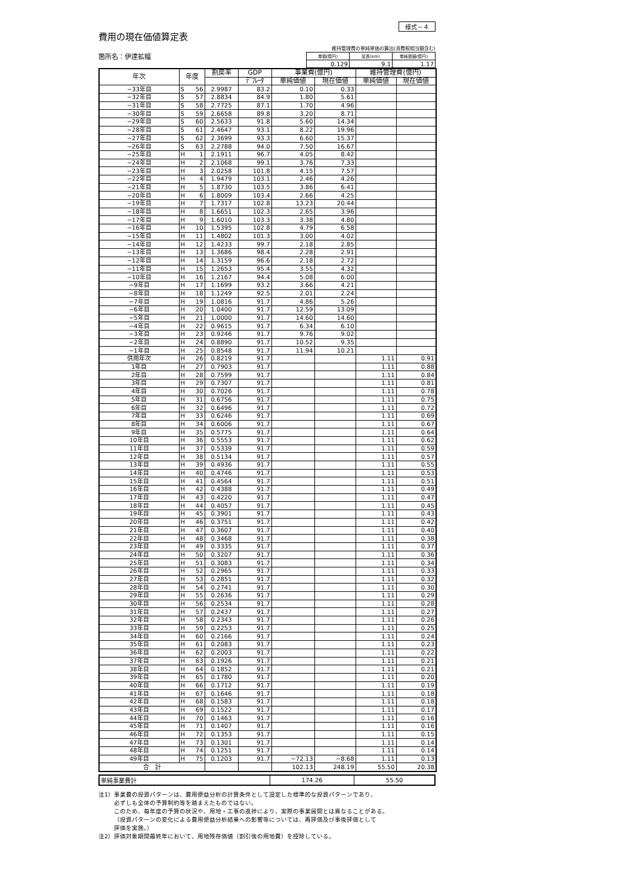様式－４
費用の現在価値算定表
維持管理費の単純単価の算出(消費税相当額含む)
箇所名：伊達拡幅
| 単価(億円) | 延長(km) | 単純価値(億円) |
| 0.129 | 9.1 | 1.17 |
| 年次 | 年度 | | 割戻率 | GDP | 事業費(億円) | | 維持管理費(億円) | |
| --- | --- | --- | --- | --- | --- | --- | --- | --- |
| | | | | ﾃﾞﾌﾚｰﾀ | 単純価値 | 現在価値 | 単純価値 | 現在価値 |
| −33年目 | S | 56 | 2.9987 | 83.2 | 0.10 | 0.33 | | |
| −32年目 | S | 57 | 2.8834 | 84.9 | 1.80 | 5.61 | | |
| −31年目 | S | 58 | 2.7725 | 87.1 | 1.70 | 4.96 | | |
| −30年目 | S | 59 | 2.6658 | 89.8 | 3.20 | 8.71 | | |
| −29年目 | S | 60 | 2.5633 | 91.8 | 5.60 | 14.34 | | |
| −28年目 | S | 61 | 2.4647 | 93.1 | 8.22 | 19.96 | | |
| −27年目 | S | 62 | 2.3699 | 93.3 | 6.60 | 15.37 | | |
| −26年目 | S | 63 | 2.2788 | 94.0 | 7.50 | 16.67 | | |
| −25年目 | H | 1 | 2.1911 | 96.7 | 4.05 | 8.42 | | |
| −24年目 | H | 2 | 2.1068 | 99.1 | 3.76 | 7.33 | | |
| −23年目 | H | 3 | 2.0258 | 101.8 | 4.15 | 7.57 | | |
| −22年目 | H | 4 | 1.9479 | 103.1 | 2.46 | 4.26 | | |
| −21年目 | H | 5 | 1.8730 | 103.5 | 3.86 | 6.41 | | |
| −20年目 | H | 6 | 1.8009 | 103.4 | 2.66 | 4.25 | | |
| −19年目 | H | 7 | 1.7317 | 102.8 | 13.23 | 20.44 | | |
| −18年目 | H | 8 | 1.6651 | 102.3 | 2.65 | 3.96 | | |
| −17年目 | H | 9 | 1.6010 | 103.3 | 3.38 | 4.80 | | |
| −16年目 | H | 10 | 1.5395 | 102.8 | 4.79 | 6.58 | | |
| −15年目 | H | 11 | 1.4802 | 101.3 | 3.00 | 4.02 | | |
| −14年目 | H | 12 | 1.4233 | 99.7 | 2.18 | 2.85 | | |
| −13年目 | H | 13 | 1.3686 | 98.4 | 2.28 | 2.91 | | |
| −12年目 | H | 14 | 1.3159 | 96.6 | 2.18 | 2.72 | | |
| −11年目 | H | 15 | 1.2653 | 95.4 | 3.55 | 4.32 | | |
| −10年目 | H | 16 | 1.2167 | 94.4 | 5.08 | 6.00 | | |
| −9年目 | H | 17 | 1.1699 | 93.2 | 3.66 | 4.21 | | |
| −8年目 | H | 18 | 1.1249 | 92.5 | 2.01 | 2.24 | | |
| −7年目 | H | 19 | 1.0816 | 91.7 | 4.86 | 5.26 | | |
| −6年目 | H | 20 | 1.0400 | 91.7 | 12.59 | 13.09 | | |
| −5年目 | H | 21 | 1.0000 | 91.7 | 14.60 | 14.60 | | |
| −4年目 | H | 22 | 0.9615 | 91.7 | 6.34 | 6.10 | | |
| −3年目 | H | 23 | 0.9246 | 91.7 | 9.76 | 9.02 | | |
| −2年目 | H | 24 | 0.8890 | 91.7 | 10.52 | 9.35 | | |
| −1年目 | H | 25 | 0.8548 | 91.7 | 11.94 | 10.21 | | |
| 供用年次 | H | 26 | 0.8219 | 91.7 | | | 1.11 | 0.91 |
| 1年目 | H | 27 | 0.7903 | 91.7 | | | 1.11 | 0.88 |
| 2年目 | H | 28 | 0.7599 | 91.7 | | | 1.11 | 0.84 |
| 3年目 | H | 29 | 0.7307 | 91.7 | | | 1.11 | 0.81 |
| 4年目 | H | 30 | 0.7026 | 91.7 | | | 1.11 | 0.78 |
| 5年目 | H | 31 | 0.6756 | 91.7 | | | 1.11 | 0.75 |
| 6年目 | H | 32 | 0.6496 | 91.7 | | | 1.11 | 0.72 |
| 7年目 | H | 33 | 0.6246 | 91.7 | | | 1.11 | 0.69 |
| 8年目 | H | 34 | 0.6006 | 91.7 | | | 1.11 | 0.67 |
| 9年目 | H | 35 | 0.5775 | 91.7 | | | 1.11 | 0.64 |
| 10年目 | H | 36 | 0.5553 | 91.7 | | | 1.11 | 0.62 |
| 11年目 | H | 37 | 0.5339 | 91.7 | | | 1.11 | 0.59 |
| 12年目 | H | 38 | 0.5134 | 91.7 | | | 1.11 | 0.57 |
| 13年目 | H | 39 | 0.4936 | 91.7 | | | 1.11 | 0.55 |
| 14年目 | H | 40 | 0.4746 | 91.7 | | | 1.11 | 0.53 |
| 15年目 | H | 41 | 0.4564 | 91.7 | | | 1.11 | 0.51 |
| 16年目 | H | 42 | 0.4388 | 91.7 | | | 1.11 | 0.49 |
| 17年目 | H | 43 | 0.4220 | 91.7 | | | 1.11 | 0.47 |
| 18年目 | H | 44 | 0.4057 | 91.7 | | | 1.11 | 0.45 |
| 19年目 | H | 45 | 0.3901 | 91.7 | | | 1.11 | 0.43 |
| 20年目 | H | 46 | 0.3751 | 91.7 | | | 1.11 | 0.42 |
| 21年目 | H | 47 | 0.3607 | 91.7 | | | 1.11 | 0.40 |
| 22年目 | H | 48 | 0.3468 | 91.7 | | | 1.11 | 0.38 |
| 23年目 | H | 49 | 0.3335 | 91.7 | | | 1.11 | 0.37 |
| 24年目 | H | 50 | 0.3207 | 91.7 | | | 1.11 | 0.36 |
| 25年目 | H | 51 | 0.3083 | 91.7 | | | 1.11 | 0.34 |
| 26年目 | H | 52 | 0.2965 | 91.7 | | | 1.11 | 0.33 |
| 27年目 | H | 53 | 0.2851 | 91.7 | | | 1.11 | 0.32 |
| 28年目 | H | 54 | 0.2741 | 91.7 | | | 1.11 | 0.30 |
| 29年目 | H | 55 | 0.2636 | 91.7 | | | 1.11 | 0.29 |
| 30年目 | H | 56 | 0.2534 | 91.7 | | | 1.11 | 0.28 |
| 31年目 | H | 57 | 0.2437 | 91.7 | | | 1.11 | 0.27 |
| 32年目 | H | 58 | 0.2343 | 91.7 | | | 1.11 | 0.26 |
| 33年目 | H | 59 | 0.2253 | 91.7 | | | 1.11 | 0.25 |
| 34年目 | H | 60 | 0.2166 | 91.7 | | | 1.11 | 0.24 |
| 35年目 | H | 61 | 0.2083 | 91.7 | | | 1.11 | 0.23 |
| 36年目 | H | 62 | 0.2003 | 91.7 | | | 1.11 | 0.22 |
| 37年目 | H | 63 | 0.1926 | 91.7 | | | 1.11 | 0.21 |
| 38年目 | H | 64 | 0.1852 | 91.7 | | | 1.11 | 0.21 |
| 39年目 | H | 65 | 0.1780 | 91.7 | | | 1.11 | 0.20 |
| 40年目 | H | 66 | 0.1712 | 91.7 | | | 1.11 | 0.19 |
| 41年目 | H | 67 | 0.1646 | 91.7 | | | 1.11 | 0.18 |
| 42年目 | H | 68 | 0.1583 | 91.7 | | | 1.11 | 0.18 |
| 43年目 | H | 69 | 0.1522 | 91.7 | | | 1.11 | 0.17 |
| 44年目 | H | 70 | 0.1463 | 91.7 | | | 1.11 | 0.16 |
| 45年目 | H | 71 | 0.1407 | 91.7 | | | 1.11 | 0.16 |
| 46年目 | H | 72 | 0.1353 | 91.7 | | | 1.11 | 0.15 |
| 47年目 | H | 73 | 0.1301 | 91.7 | | | 1.11 | 0.14 |
| 48年目 | H | 74 | 0.1251 | 91.7 | | | 1.11 | 0.14 |
| 49年目 | H | 75 | 0.1203 | 91.7 | −72.13 | −8.68 | 1.11 | 0.13 |
| 合 計 | | | | | 102.13 | 248.19 | 55.50 | 20.38 |
| 単純事業費計 | 174.26 | 55.50 |
注1）事業費の投資パターンは、費用便益分析の計算条件として設定した標準的な投資パターンであり、
必ずしも全体の予算制約等を踏まえたものではない。
このため、毎年度の予算の状況や、用地・工事の進捗により、実際の事業展開とは異なることがある。
（投資パターンの変化による費用便益分析結果への影響等については、再評価及び事後評価として
評価を実施。）
注2）評価対象期間最終年において、用地残存価値（割引後の用地費）を控除している。